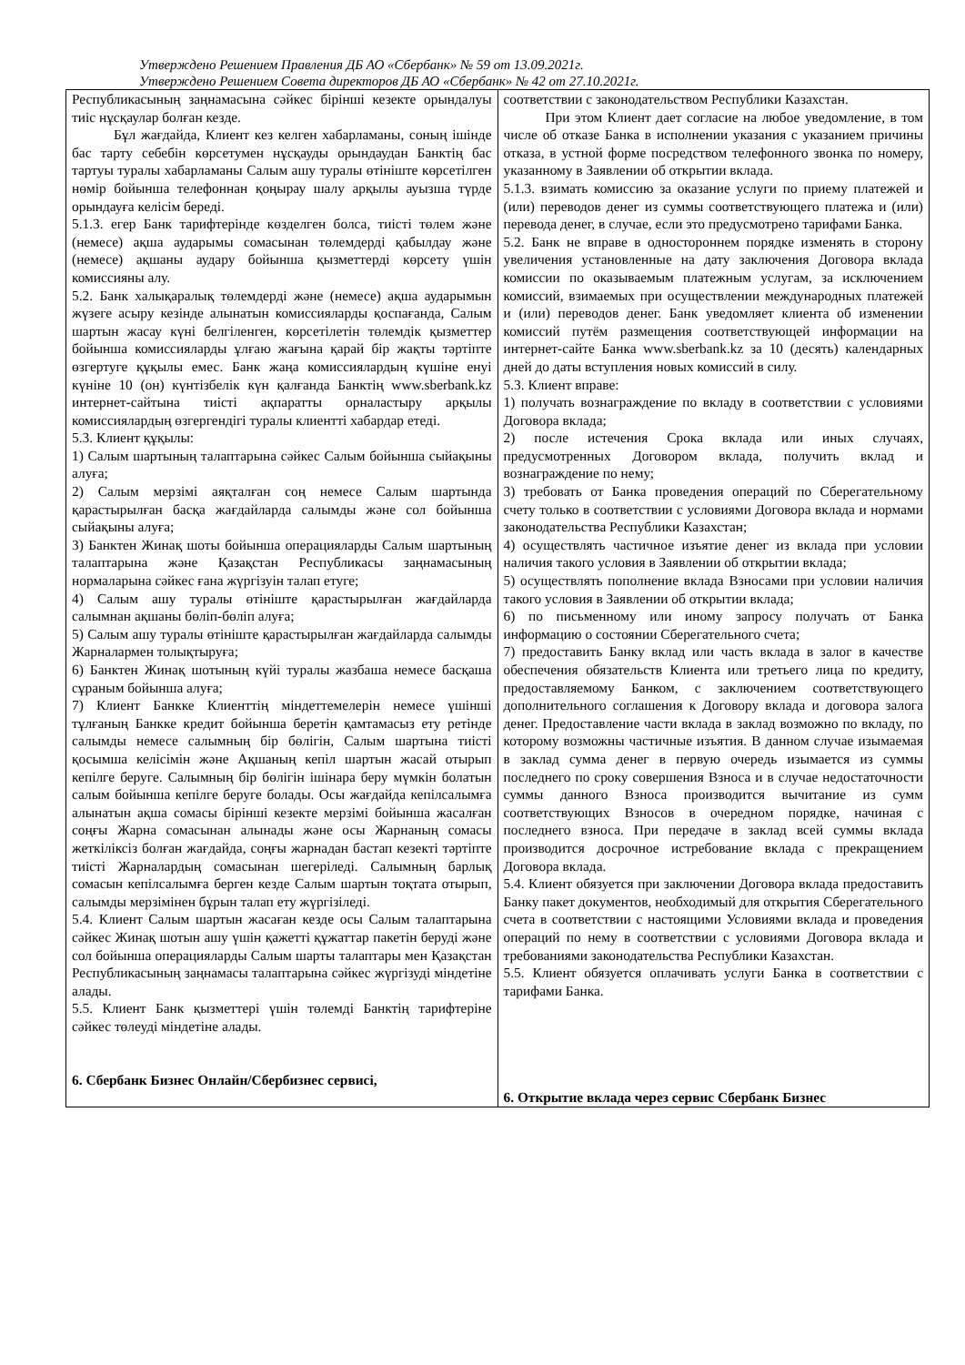Утверждено Решением Правления ДБ АО «Сбербанк» № 59 от 13.09.2021г.
Утверждено Решением Совета директоров ДБ АО «Сбербанк» № 42 от 27.10.2021г.
| Республикасының заңнамасына сәйкес бірінші кезекте орындалуы тиіс нұсқаулар болған кезде. Бұл жағдайда, Клиент кез келген хабарламаны, соның ішінде бас тарту себебін көрсетумен нұсқауды орындаудан Банктің бас тартуы туралы хабарламаны Салым ашу туралы өтініште көрсетілген нөмір бойынша телефоннан қоңырау шалу арқылы ауызша түрде орындауға келісім береді. 5.1.3. егер Банк тарифтерінде көзделген болса, тиісті төлем және (немесе) ақша аударымы сомасынан төлемдерді қабылдау және (немесе) ақшаны аудару бойынша қызметтерді көрсету үшін комиссияны алу. 5.2. Банк халықаралық төлемдерді және (немесе) ақша аударымын жүзеге асыру кезінде алынатын комиссияларды қоспағанда, Салым шартын жасау күні белгіленген, көрсетілетін төлемдік қызметтер бойынша комиссияларды ұлғаю жағына қарай бір жақты тәртіпте өзгертуге құқылы емес. Банк жаңа комиссиялардың күшіне енуі күніне 10 (он) күнтізбелік күн қалғанда Банктің www.sberbank.kz интернет-сайтына тиісті ақпаратты орналастыру арқылы комиссиялардың өзгергендігі туралы клиентті хабардар етеді. 5.3. Клиент құқылы: 1) Салым шартының талаптарына сәйкес Салым бойынша сыйақыны алуға; 2) Салым мерзімі аяқталған соң немесе Салым шартында қарастырылған басқа жағдайларда салымды және сол бойынша сыйақыны алуға; 3) Банктен Жинақ шоты бойынша операцияларды Салым шартының талаптарына және Қазақстан Республикасы заңнамасының нормаларына сәйкес ғана жүргізуін талап етуге; 4) Салым ашу туралы өтініште қарастырылған жағдайларда салымнан ақшаны бөліп-бөліп алуға; 5) Салым ашу туралы өтініште қарастырылған жағдайларда салымды Жарналармен толықтыруға; 6) Банктен Жинақ шотының күйі туралы жазбаша немесе басқаша сұраным бойынша алуға; 7) Клиент Банкке Клиенттің міндеттемелерін немесе үшінші тұлғаның Банкке кредит бойынша беретін қамтамасыз ету ретінде салымды немесе салымның бір бөлігін, Салым шартына тиісті қосымша келісімін және Ақшаның кепіл шартын жасай отырып кепілге беруге. Салымның бір бөлігін ішінара беру мүмкін болатын салым бойынша кепілге беруге болады. Осы жағдайда кепілсалымға алынатын ақша сомасы бірінші кезекте мерзімі бойынша жасалған соңғы Жарна сомасынан алынады және осы Жарнаның сомасы жеткіліксіз болған жағдайда, соңғы жарнадан бастап кезекті тәртіпте тиісті Жарналардың сомасынан шегеріледі. Салымның барлық сомасын кепілсалымға берген кезде Салым шартын тоқтата отырып, салымды мерзімінен бұрын талап ету жүргізіледі. 5.4. Клиент Салым шартын жасаған кезде осы Салым талаптарына сәйкес Жинақ шотын ашу үшін қажетті құжаттар пакетін беруді және сол бойынша операцияларды Салым шарты талаптары мен Қазақстан Республикасының заңнамасы талаптарына сәйкес жүргізуді міндетіне алады. 5.5. Клиент Банк қызметтері үшін төлемді Банктің тарифтеріне сәйкес төлеуді міндетіне алады. 6. Сбербанк Бизнес Онлайн/Сбербизнес сервисі, | соответствии с законодательством Республики Казахстан. При этом Клиент дает согласие на любое уведомление, в том числе об отказе Банка в исполнении указания с указанием причины отказа, в устной форме посредством телефонного звонка по номеру, указанному в Заявлении об открытии вклада. 5.1.3. взимать комиссию за оказание услуги по приему платежей и (или) переводов денег из суммы соответствующего платежа и (или) перевода денег, в случае, если это предусмотрено тарифами Банка. 5.2. Банк не вправе в одностороннем порядке изменять в сторону увеличения установленные на дату заключения Договора вклада комиссии по оказываемым платежным услугам, за исключением комиссий, взимаемых при осуществлении международных платежей и (или) переводов денег. Банк уведомляет клиента об изменении комиссий путём размещения соответствующей информации на интернет-сайте Банка www.sberbank.kz за 10 (десять) календарных дней до даты вступления новых комиссий в силу. 5.3. Клиент вправе: 1) получать вознаграждение по вкладу в соответствии с условиями Договора вклада; 2) после истечения Срока вклада или иных случаях, предусмотренных Договором вклада, получить вклад и вознаграждение по нему; 3) требовать от Банка проведения операций по Сберегательному счету только в соответствии с условиями Договора вклада и нормами законодательства Республики Казахстан; 4) осуществлять частичное изъятие денег из вклада при условии наличия такого условия в Заявлении об открытии вклада; 5) осуществлять пополнение вклада Взносами при условии наличия такого условия в Заявлении об открытии вклада; 6) по письменному или иному запросу получать от Банка информацию о состоянии Сберегательного счета; 7) предоставить Банку вклад или часть вклада в залог в качестве обеспечения обязательств Клиента или третьего лица по кредиту, предоставляемому Банком, с заключением соответствующего дополнительного соглашения к Договору вклада и договора залога денег. Предоставление части вклада в заклад возможно по вкладу, по которому возможны частичные изъятия. В данном случае изымаемая в заклад сумма денег в первую очередь изымается из суммы последнего по сроку совершения Взноса и в случае недостаточности суммы данного Взноса производится вычитание из сумм соответствующих Взносов в очередном порядке, начиная с последнего взноса. При передаче в заклад всей суммы вклада производится досрочное истребование вклада с прекращением Договора вклада. 5.4. Клиент обязуется при заключении Договора вклада предоставить Банку пакет документов, необходимый для открытия Сберегательного счета в соответствии с настоящими Условиями вклада и проведения операций по нему в соответствии с условиями Договора вклада и требованиями законодательства Республики Казахстан. 5.5. Клиент обязуется оплачивать услуги Банка в соответствии с тарифами Банка. 6. Открытие вклада через сервис Сбербанк Бизнес |